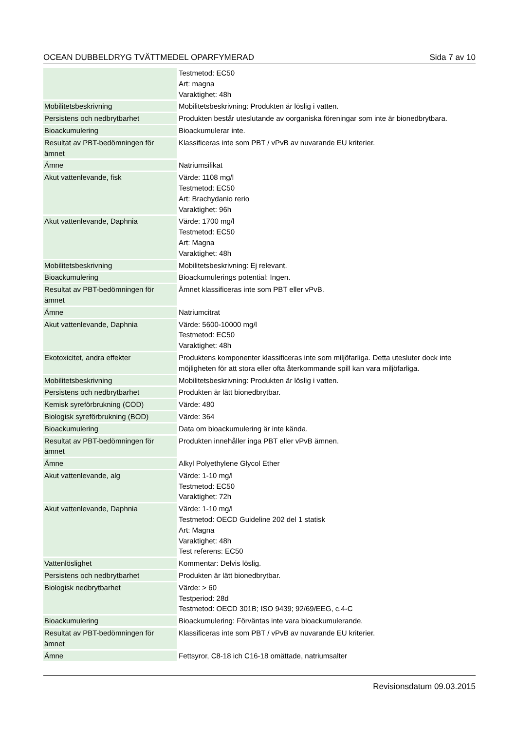OCEAN DUBBELDRYG TVÄTTMEDEL OPARFYMERAD Sida 7 av 10
| | Testmetod: EC50 Art: magna Varaktighet: 48h |
| Mobilitetsbeskrivning | Mobilitetsbeskrivning: Produkten är löslig i vatten. |
| Persistens och nedbrytbarhet | Produkten består uteslutande av oorganiska föreningar som inte är bionedbrytbara. |
| Bioackumulering | Bioackumulerar inte. |
| Resultat av PBT-bedömningen för ämnet | Klassificeras inte som PBT / vPvB av nuvarande EU kriterier. |
| Ämne | Natriumsilikat |
| Akut vattenlevande, fisk | Värde: 1108 mg/l Testmetod: EC50 Art: Brachydanio rerio Varaktighet: 96h |
| Akut vattenlevande, Daphnia | Värde: 1700 mg/l Testmetod: EC50 Art: Magna Varaktighet: 48h |
| Mobilitetsbeskrivning | Mobilitetsbeskrivning: Ej relevant. |
| Bioackumulering | Bioackumulerings potential: Ingen. |
| Resultat av PBT-bedömningen för ämnet | Ämnet klassificeras inte som PBT eller vPvB. |
| Ämne | Natriumcitrat |
| Akut vattenlevande, Daphnia | Värde: 5600-10000 mg/l Testmetod: EC50 Varaktighet: 48h |
| Ekotoxicitet, andra effekter | Produktens komponenter klassificeras inte som miljöfarliga. Detta utesluter dock inte möjligheten för att stora eller ofta återkommande spill kan vara miljöfarliga. |
| Mobilitetsbeskrivning | Mobilitetsbeskrivning: Produkten är löslig i vatten. |
| Persistens och nedbrytbarhet | Produkten är lätt bionedbrytbar. |
| Kemisk syreförbrukning (COD) | Värde: 480 |
| Biologisk syreförbrukning (BOD) | Värde: 364 |
| Bioackumulering | Data om bioackumulering är inte kända. |
| Resultat av PBT-bedömningen för ämnet | Produkten innehåller inga PBT eller vPvB ämnen. |
| Ämne | Alkyl Polyethylene Glycol Ether |
| Akut vattenlevande, alg | Värde: 1-10 mg/l Testmetod: EC50 Varaktighet: 72h |
| Akut vattenlevande, Daphnia | Värde: 1-10 mg/l Testmetod: OECD Guideline 202 del 1 statisk Art: Magna Varaktighet: 48h Test referens: EC50 |
| Vattenlöslighet | Kommentar: Delvis löslig. |
| Persistens och nedbrytbarhet | Produkten är lätt bionedbrytbar. |
| Biologisk nedbrytbarhet | Värde: > 60 Testperiod: 28d Testmetod: OECD 301B; ISO 9439; 92/69/EEG, c.4-C |
| Bioackumulering | Bioackumulering: Förväntas inte vara bioackumulerande. |
| Resultat av PBT-bedömningen för ämnet | Klassificeras inte som PBT / vPvB av nuvarande EU kriterier. |
| Ämne | Fettsyror, C8-18 ich C16-18 omättade, natriumsalter |
Revisionsdatum 09.03.2015